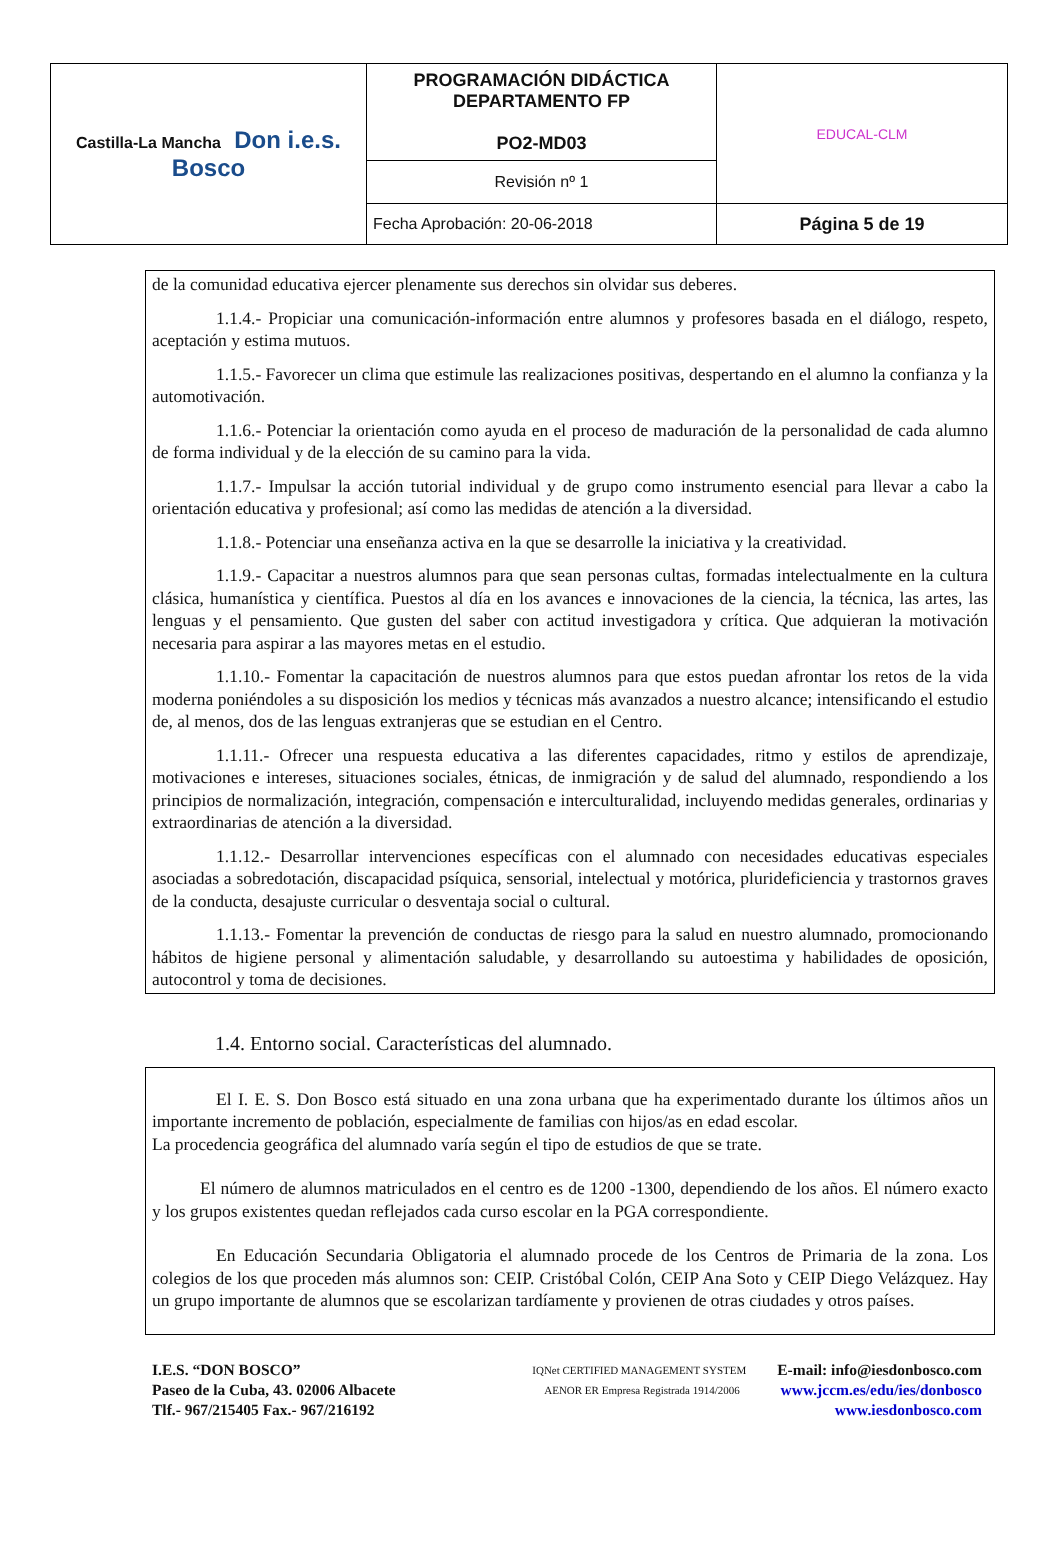| Castilla-La Mancha Don i.e.s. Bosco | PROGRAMACIÓN DIDÁCTICA DEPARTAMENTO FP PO2-MD03 | EDUCAL-CLM |
| | Revisión nº 1 | |
| | Fecha Aprobación: 20-06-2018 | Página 5 de 19 |
de la comunidad educativa ejercer plenamente sus derechos sin olvidar sus deberes.
1.1.4.- Propiciar una comunicación-información entre alumnos y profesores basada en el diálogo, respeto, aceptación y estima mutuos.
1.1.5.- Favorecer un clima que estimule las realizaciones positivas, despertando en el alumno la confianza y la automotivación.
1.1.6.- Potenciar la orientación como ayuda en el proceso de maduración de la personalidad de cada alumno de forma individual y de la elección de su camino para la vida.
1.1.7.- Impulsar la acción tutorial individual y de grupo como instrumento esencial para llevar a cabo la orientación educativa y profesional; así como las medidas de atención a la diversidad.
1.1.8.- Potenciar una enseñanza activa en la que se desarrolle la iniciativa y la creatividad.
1.1.9.- Capacitar a nuestros alumnos para que sean personas cultas, formadas intelectualmente en la cultura clásica, humanística y científica. Puestos al día en los avances e innovaciones de la ciencia, la técnica, las artes, las lenguas y el pensamiento. Que gusten del saber con actitud investigadora y crítica. Que adquieran la motivación necesaria para aspirar a las mayores metas en el estudio.
1.1.10.- Fomentar la capacitación de nuestros alumnos para que estos puedan afrontar los retos de la vida moderna poniéndoles a su disposición los medios y técnicas más avanzados a nuestro alcance; intensificando el estudio de, al menos, dos de las lenguas extranjeras que se estudian en el Centro.
1.1.11.- Ofrecer una respuesta educativa a las diferentes capacidades, ritmo y estilos de aprendizaje, motivaciones e intereses, situaciones sociales, étnicas, de inmigración y de salud del alumnado, respondiendo a los principios de normalización, integración, compensación e interculturalidad, incluyendo medidas generales, ordinarias y extraordinarias de atención a la diversidad.
1.1.12.- Desarrollar intervenciones específicas con el alumnado con necesidades educativas especiales asociadas a sobredotación, discapacidad psíquica, sensorial, intelectual y motórica, plurideficiencia y trastornos graves de la conducta, desajuste curricular o desventaja social o cultural.
1.1.13.- Fomentar la prevención de conductas de riesgo para la salud en nuestro alumnado, promocionando hábitos de higiene personal y alimentación saludable, y desarrollando su autoestima y habilidades de oposición, autocontrol y toma de decisiones.
1.4. Entorno social. Características del alumnado.
El I. E. S. Don Bosco está situado en una zona urbana que ha experimentado durante los últimos años un importante incremento de población, especialmente de familias con hijos/as en edad escolar.
La procedencia geográfica del alumnado varía según el tipo de estudios de que se trate.
El número de alumnos matriculados en el centro es de 1200 -1300, dependiendo de los años. El número exacto y los grupos existentes quedan reflejados cada curso escolar en la PGA correspondiente.
En Educación Secundaria Obligatoria el alumnado procede de los Centros de Primaria de la zona. Los colegios de los que proceden más alumnos son: CEIP. Cristóbal Colón, CEIP Ana Soto y CEIP Diego Velázquez. Hay un grupo importante de alumnos que se escolarizan tardíamente y provienen de otras ciudades y otros países.
I.E.S. “DON BOSCO”
Paseo de la Cuba, 43. 02006 Albacete
Tlf.- 967/215405 Fax.- 967/216192
IQNet CERTIFIED MANAGEMENT SYSTEM AENOR ER Empresa Registrada 1914/2006
E-mail: info@iesdonbosco.com
www.jccm.es/edu/ies/donbosco
www.iesdonbosco.com